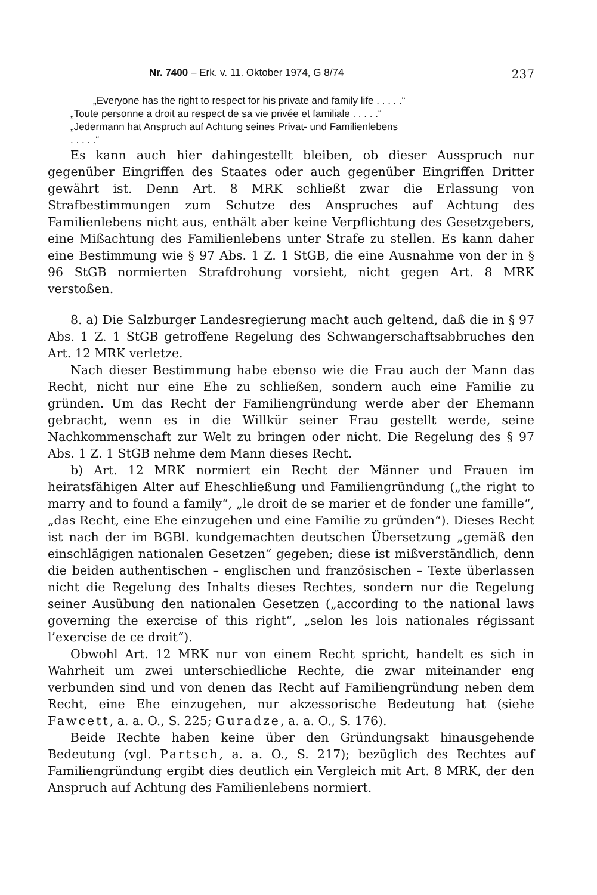Nr. 7400 – Erk. v. 11. Oktober 1974, G 8/74 237
„Everyone has the right to respect for his private and family life . . . . .“
„Toute personne a droit au respect de sa vie privée et familiale . . . . .“
„Jedermann hat Anspruch auf Achtung seines Privat- und Familienlebens
. . . . .“
Es kann auch hier dahingestellt bleiben, ob dieser Ausspruch nur gegenüber Eingriffen des Staates oder auch gegenüber Eingriffen Dritter gewährt ist. Denn Art. 8 MRK schließt zwar die Erlassung von Strafbestimmungen zum Schutze des Anspruches auf Achtung des Familienlebens nicht aus, enthält aber keine Verpflichtung des Gesetzgebers, eine Mißachtung des Familienlebens unter Strafe zu stellen. Es kann daher eine Bestimmung wie § 97 Abs. 1 Z. 1 StGB, die eine Ausnahme von der in § 96 StGB normierten Strafdrohung vorsieht, nicht gegen Art. 8 MRK verstoßen.
8. a) Die Salzburger Landesregierung macht auch geltend, daß die in § 97 Abs. 1 Z. 1 StGB getroffene Regelung des Schwangerschaftsabbruches den Art. 12 MRK verletze.
Nach dieser Bestimmung habe ebenso wie die Frau auch der Mann das Recht, nicht nur eine Ehe zu schließen, sondern auch eine Familie zu gründen. Um das Recht der Familiengründung werde aber der Ehemann gebracht, wenn es in die Willkür seiner Frau gestellt werde, seine Nachkommenschaft zur Welt zu bringen oder nicht. Die Regelung des § 97 Abs. 1 Z. 1 StGB nehme dem Mann dieses Recht.
b) Art. 12 MRK normiert ein Recht der Männer und Frauen im heiratsfähigen Alter auf Eheschließung und Familiengründung („the right to marry and to found a family“, „le droit de se marier et de fonder une famille“, „das Recht, eine Ehe einzugehen und eine Familie zu gründen“). Dieses Recht ist nach der im BGBl. kundgemachten deutschen Übersetzung „gemäß den einschlägigen nationalen Gesetzen“ gegeben; diese ist mißverständlich, denn die beiden authentischen – englischen und französischen – Texte überlassen nicht die Regelung des Inhalts dieses Rechtes, sondern nur die Regelung seiner Ausübung den nationalen Gesetzen („according to the national laws governing the exercise of this right“, „selon les lois nationales régissant l’exercise de ce droit“).
Obwohl Art. 12 MRK nur von einem Recht spricht, handelt es sich in Wahrheit um zwei unterschiedliche Rechte, die zwar miteinander eng verbunden sind und von denen das Recht auf Familiengründung neben dem Recht, eine Ehe einzugehen, nur akzessorische Bedeutung hat (siehe Fawcett, a. a. O., S. 225; Guradze, a. a. O., S. 176).
Beide Rechte haben keine über den Gründungsakt hinausgehende Bedeutung (vgl. Partsch, a. a. O., S. 217); bezüglich des Rechtes auf Familiengründung ergibt dies deutlich ein Vergleich mit Art. 8 MRK, der den Anspruch auf Achtung des Familienlebens normiert.